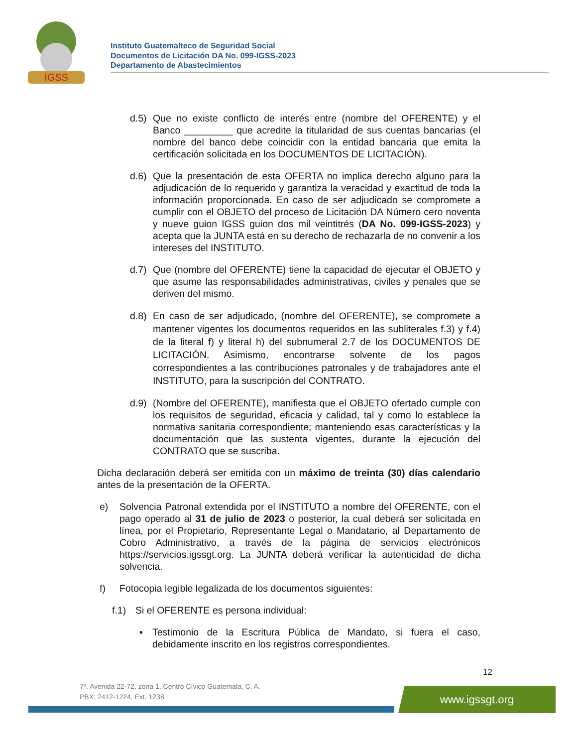IGSS
Instituto Guatemalteco de Seguridad Social
Documentos de Licitación DA No. 099-IGSS-2023
Departamento de Abastecimientos
d.5) Que no existe conflicto de interés entre (nombre del OFERENTE) y el Banco _________ que acredite la titularidad de sus cuentas bancarias (el nombre del banco debe coincidir con la entidad bancaria que emita la certificación solicitada en los DOCUMENTOS DE LICITACIÓN).
d.6) Que la presentación de esta OFERTA no implica derecho alguno para la adjudicación de lo requerido y garantiza la veracidad y exactitud de toda la información proporcionada. En caso de ser adjudicado se compromete a cumplir con el OBJETO del proceso de Licitación DA Número cero noventa y nueve guion IGSS guion dos mil veintitrés (DA No. 099-IGSS-2023) y acepta que la JUNTA está en su derecho de rechazarla de no convenir a los intereses del INSTITUTO.
d.7) Que (nombre del OFERENTE) tiene la capacidad de ejecutar el OBJETO y que asume las responsabilidades administrativas, civiles y penales que se deriven del mismo.
d.8) En caso de ser adjudicado, (nombre del OFERENTE), se compromete a mantener vigentes los documentos requeridos en las subliterales f.3) y f.4) de la literal f) y literal h) del subnumeral 2.7 de los DOCUMENTOS DE LICITACIÓN. Asimismo, encontrarse solvente de los pagos correspondientes a las contribuciones patronales y de trabajadores ante el INSTITUTO, para la suscripción del CONTRATO.
d.9) (Nombre del OFERENTE), manifiesta que el OBJETO ofertado cumple con los requisitos de seguridad, eficacia y calidad, tal y como lo establece la normativa sanitaria correspondiente; manteniendo esas características y la documentación que las sustenta vigentes, durante la ejecución del CONTRATO que se suscriba.
Dicha declaración deberá ser emitida con un máximo de treinta (30) días calendario antes de la presentación de la OFERTA.
e) Solvencia Patronal extendida por el INSTITUTO a nombre del OFERENTE, con el pago operado al 31 de julio de 2023 o posterior, la cual deberá ser solicitada en línea, por el Propietario, Representante Legal o Mandatario, al Departamento de Cobro Administrativo, a través de la página de servicios electrónicos https://servicios.igssgt.org. La JUNTA deberá verificar la autenticidad de dicha solvencia.
f) Fotocopia legible legalizada de los documentos siguientes:
f.1) Si el OFERENTE es persona individual:
▪ Testimonio de la Escritura Pública de Mandato, si fuera el caso, debidamente inscrito en los registros correspondientes.
12
7ª. Avenida 22-72, zona 1, Centro Cívico Guatemala, C. A.
PBX: 2412-1224, Ext. 1238
www.igssgt.org